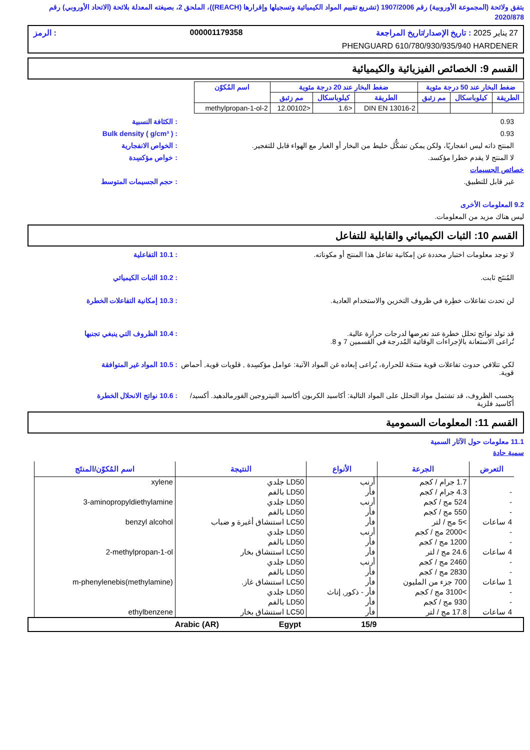يتفق ولائحة (المجموعة الأوروبية) رقم 1907/2006 (تشريع تقييم المواد الكيميائية وتسجيلها وإقرارها (REACH))، الملحق 2، بصيغته المعدلة بلائحة (الاتحاد الأوروبي) رقم 2020/878
27 يناير 2025 : تاريخ الإصدار/تاريخ المراجعة 000001179358: الرمز
PHENGUARD 610/780/930/935/940 HARDENER
القسم 9: الخصائص الفيزيائية والكيميائية
| ضغط البخار عند 50 درجة مئوية | | | ضغط البخار عند 20 درجة مئوية | | | اسم المُكوّن |
| --- | --- | --- | --- | --- | --- | --- |
| الطريقة | كيلوباسكال | مم زئبق | الطريقة | كيلوباسكال | مم زئبق | |
| | | | DIN EN 13016-2 | <1.6 | <12.00102 | 2-methylpropan-1-ol |
0.93 : الكثافة النسبية
0.93 : Bulk density ( g/cm³ )
المنتج ذاته ليس انفجاريًا، ولكن يمكن تشكُّل خليط من البخار أو الغبار مع الهواء قابل للتفجير.
: الخواص الانفجارية
لا المنتج لا يقدم خطرا مؤكسد. : خواص مؤكسِدة
خصائص الجسيمات
غير قابل للتطبيق. : حجم الجسيمات المتوسط
9.2 المعلومات الأخرى
ليس هناك مزيد من المعلومات.
القسم 10: الثبات الكيميائي والقابلية للتفاعل
لا توجد معلومات اختبار محددة عن إمكانية تفاعل هذا المنتج أو مكوناته.
: 10.1 التفاعلية
المُنتَج ثابت. : 10.2 الثبات الكيميائي
لن تحدث تفاعلات خطِرة في ظروف التخزين والاستخدام العادية.
: 10.3 إمكانية التفاعلات الخطرة
قد تولد نواتج تحلل خطرة عند تعرضها لدرجات حرارة عالية.
تُراعى الاستعانة بالإجراءات الوقائية المُدرجة في القسمين 7 و 8.
: 10.4 الظروف التي ينبغي تجنبها
لكي تتلافي حدوث تفاعلات قوية منتجَة للحرارة، يُراعى إبعاده غن المواد الآتية: عوامل مؤكسِدة , قلويات قوية, أحماض قوية.
: 10.5 المواد غير المتوافقة
بحسب الظروف، قد تشتمل مواد التحلل على المواد التالية: أكاسيد الكربون أكاسيد النيتروجين الفورمالدهيد. أكسيد/أكاسيد فلزية
: 10.6 نواتج الانحلال الخطرة
القسم 11: المعلومات السمومية
11.1 معلومات حول الآثار السمية
سمية حادة
| التعرض | الجرعة | الأنواع | النتيجة | اسم المُكوّن/المنتَج |
| --- | --- | --- | --- | --- |
| | 1.7 جرام / كجم | أرنب | LD50 جلدي | xylene |
| - | 4.3 جرام / كجم | فأر | LD50 بالفم | |
| - | 524 مج / كجم | أرنب | LD50 جلدي | 3-aminopropyldiethylamine |
| - | 550 مج / كجم | فأر | LD50 بالفم | |
| 4 ساعات | >5 مج / لتر | فأر | LC50 استنشاق أغبرة و ضباب | benzyl alcohol |
| - | >2000 مج / كجم | أرنب | LD50 جلدي | |
| - | 1200 مج / كجم | فأر | LD50 بالفم | |
| 4 ساعات | 24.6 مج / لتر | فأر | LC50 استنشاق بخار | 2-methylpropan-1-ol |
| - | 2460 مج / كجم | أرنب | LD50 جلدي | |
| - | 2830 مج / كجم | فأر | LD50 بالفم | |
| 1 ساعات | 700 جزء من المليون | فأر | LC50 استنشاق غاز. | m-phenylenebis(methylamine) |
| - | >3100 مج / كجم | فأر - ذكور, إناث | LD50 جلدي | |
| - | 930 مج / كجم | فأر | LD50 بالفم | |
| 4 ساعات | 17.8 مج / لتر | فأر | LC50 استنشاق بخار | ethylbenzene |
15/9 Egypt Arabic (AR)